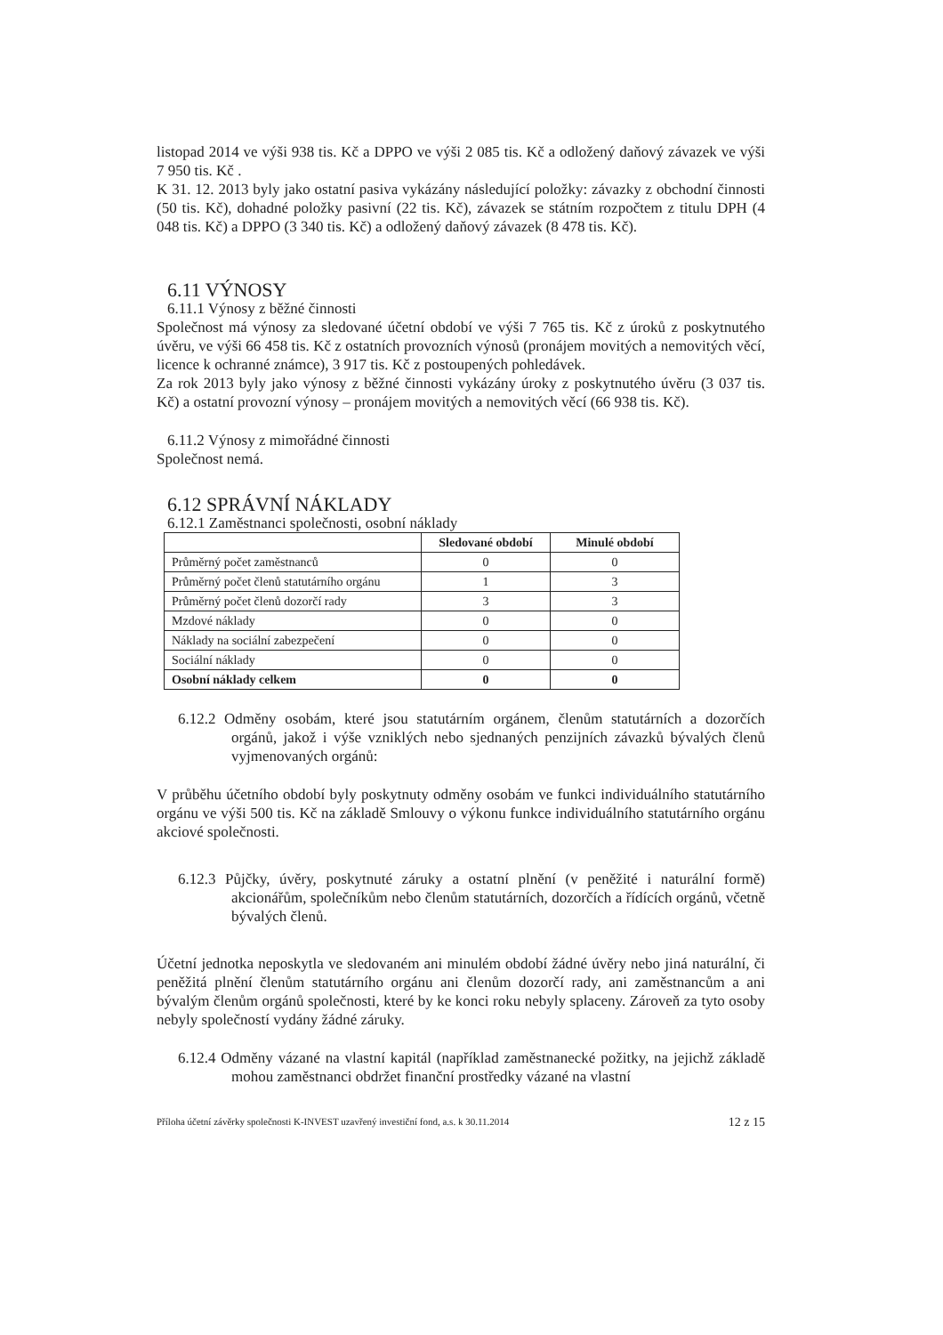listopad 2014 ve výši 938 tis. Kč a DPPO ve výši 2 085 tis. Kč a odložený daňový závazek ve výši 7 950 tis. Kč .
K 31. 12. 2013 byly jako ostatní pasiva vykázány následující položky: závazky z obchodní činnosti (50 tis. Kč), dohadné položky pasivní (22 tis. Kč), závazek se státním rozpočtem z titulu DPH (4 048 tis. Kč) a DPPO (3 340 tis. Kč) a odložený daňový závazek (8 478 tis. Kč).
6.11 VÝNOSY
6.11.1 Výnosy z běžné činnosti
Společnost má výnosy za sledované účetní období ve výši 7 765 tis. Kč z úroků z poskytnutého úvěru, ve výši 66 458 tis. Kč z ostatních provozních výnosů (pronájem movitých a nemovitých věcí, licence k ochranné známce), 3 917 tis. Kč z postoupených pohledávek.
Za rok 2013 byly jako výnosy z běžné činnosti vykázány úroky z poskytnutého úvěru (3 037 tis. Kč) a ostatní provozní výnosy – pronájem movitých a nemovitých věcí (66 938 tis. Kč).
6.11.2 Výnosy z mimořádné činnosti
Společnost nemá.
6.12 SPRÁVNÍ NÁKLADY
6.12.1 Zaměstnanci společnosti, osobní náklady
| | Sledované období | Minulé období |
| --- | --- | --- |
| Průměrný počet zaměstnanců | 0 | 0 |
| Průměrný počet členů statutárního orgánu | 1 | 3 |
| Průměrný počet členů dozorčí rady | 3 | 3 |
| Mzdové náklady | 0 | 0 |
| Náklady na sociální zabezpečení | 0 | 0 |
| Sociální náklady | 0 | 0 |
| Osobní náklady celkem | 0 | 0 |
6.12.2 Odměny osobám, které jsou statutárním orgánem, členům statutárních a dozorčích orgánů, jakož i výše vzniklých nebo sjednaných penzijních závazků bývalých členů vyjmenovaných orgánů:
V průběhu účetního období byly poskytnuty odměny osobám ve funkci individuálního statutárního orgánu ve výši 500 tis. Kč na základě Smlouvy o výkonu funkce individuálního statutárního orgánu akciové společnosti.
6.12.3 Půjčky, úvěry, poskytnuté záruky a ostatní plnění (v peněžité i naturální formě) akcionářům, společníkům nebo členům statutárních, dozorčích a řídících orgánů, včetně bývalých členů.
Účetní jednotka neposkytla ve sledovaném ani minulém období žádné úvěry nebo jiná naturální, či peněžitá plnění členům statutárního orgánu ani členům dozorčí rady, ani zaměstnancům a ani bývalým členům orgánů společnosti, které by ke konci roku nebyly splaceny. Zároveň za tyto osoby nebyly společností vydány žádné záruky.
6.12.4 Odměny vázané na vlastní kapitál (například zaměstnanecké požitky, na jejichž základě mohou zaměstnanci obdržet finanční prostředky vázané na vlastní
Příloha účetní závěrky společnosti K-INVEST uzavřený investiční fond, a.s. k 30.11.2014 12 z 15